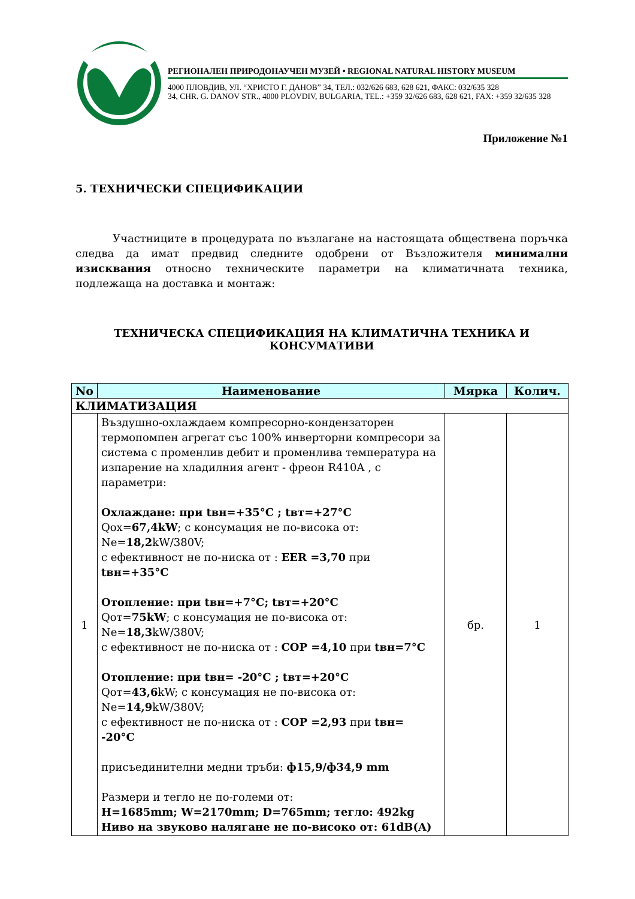РЕГИОНАЛЕН ПРИРОДОНАУЧЕН МУЗЕЙ • REGIONAL NATURAL HISTORY MUSEUM
4000 ПЛОВДИВ, УЛ. “ХРИСТО Г. ДАНОВ” 34, ТЕЛ.: 032/626 683, 628 621, ФАКС: 032/635 328
34, CHR. G. DANOV STR., 4000 PLOVDIV, BULGARIA, TEL.: +359 32/626 683, 628 621, FAX: +359 32/635 328
Приложение №1
5. ТЕХНИЧЕСКИ СПЕЦИФИКАЦИИ
Участниците в процедурата по възлагане на настоящата обществена поръчка следва да имат предвид следните одобрени от Възложителя минимални изисквания относно техническите параметри на климатичната техника, подлежаща на доставка и монтаж:
ТЕХНИЧЕСКА СПЕЦИФИКАЦИЯ НА КЛИМАТИЧНА ТЕХНИКА И КОНСУМАТИВИ
| No | Наименование | Мярка | Колич. |
| --- | --- | --- | --- |
| КЛИМАТИЗАЦИЯ | | | |
| 1 | Въздушно-охлаждаем компресорно-кондензаторен термопомпен агрегат със 100% инверторни компресори за система с променлив дебит и променлива температура на изпарение на хладилния агент - фреон R410A , с параметри: Охлаждане: при tвн=+35°C ; tвт=+27°C Qох= 67,4kW ; с консумация не по-висока от: Ne= 18,2 kW/380V; с ефективност не по-ниска от : EER =3,70 при tвн=+35°C Отопление: при tвн=+7°C; tвт=+20°C Qот= 75kW ; с консумация не по-висока от: Ne= 18,3 kW/380V; с ефективност не по-ниска от : COP =4,10 при tвн=7°C Отопление: при tвн= -20°C ; tвт=+20°C Qот= 43,6 kW; с консумация не по-висока от: Ne= 14,9 kW/380V; с ефективност не по-ниска от : COP =2,93 при tвн= -20°C присъединителни медни тръби: ф15,9/ф34,9 mm Размери и тегло не по-големи от: H=1685mm; W=2170mm; D=765mm; тегло: 492kg Ниво на звуково налягане не по-високо от: 61dB(A) | бр. | 1 |